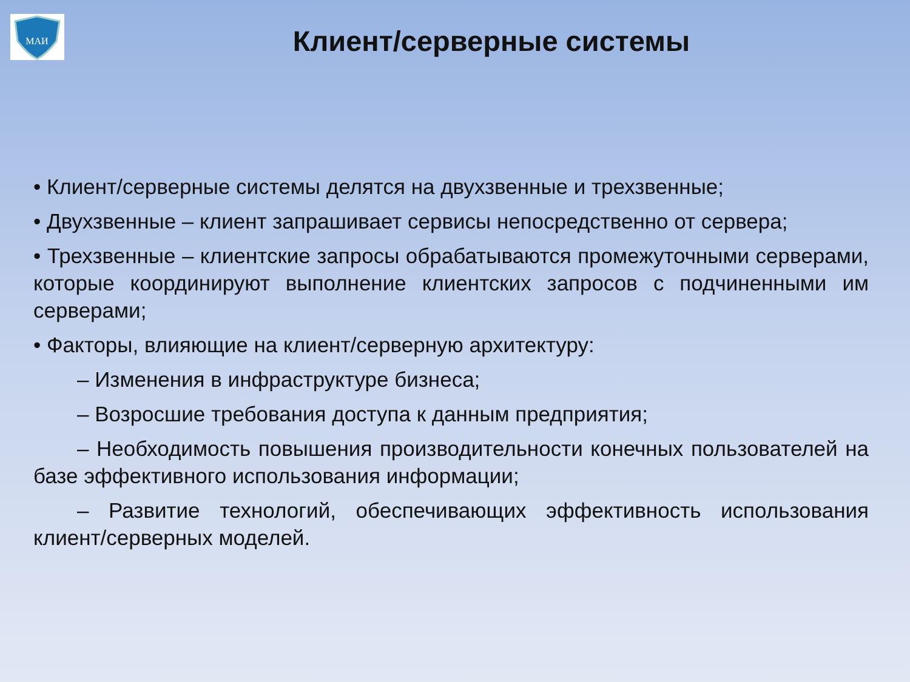МАИ
Клиент/серверные системы
• Клиент/серверные системы делятся на двухзвенные и трехзвенные;
• Двухзвенные – клиент запрашивает сервисы непосредственно от сервера;
• Трехзвенные – клиентские запросы обрабатываются промежуточными серверами, которые координируют выполнение клиентских запросов с подчиненными им серверами;
• Факторы, влияющие на клиент/серверную архитектуру:
– Изменения в инфраструктуре бизнеса;
– Возросшие требования доступа к данным предприятия;
– Необходимость повышения производительности конечных пользователей на базе эффективного использования информации;
– Развитие технологий, обеспечивающих эффективность использования клиент/серверных моделей.